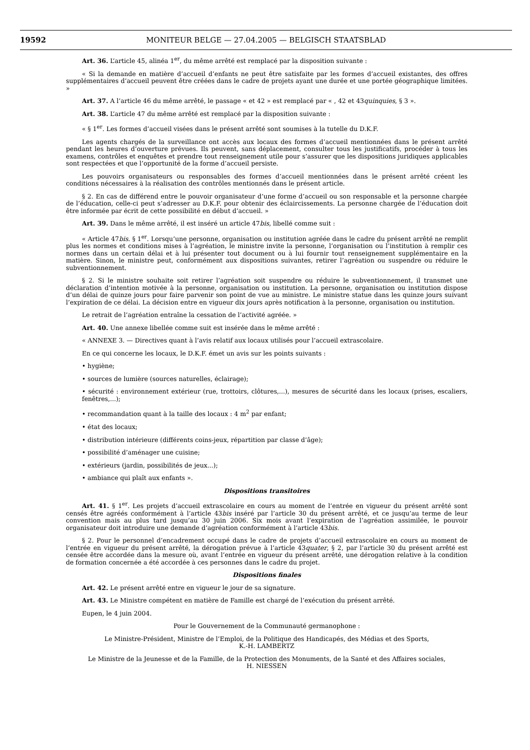19592 MONITEUR BELGE — 27.04.2005 — BELGISCH STAATSBLAD
Art. 36. L’article 45, alinéa 1<sup>er</sup>, du même arrêté est remplacé par la disposition suivante :
« Si la demande en matière d’accueil d’enfants ne peut être satisfaite par les formes d’accueil existantes, des offres supplémentaires d’accueil peuvent être créées dans le cadre de projets ayant une durée et une portée géographique limitées. »
Art. 37. A l’article 46 du même arrêté, le passage « et 42 » est remplacé par « , 42 et 43quinquies, § 3 ».
Art. 38. L’article 47 du même arrêté est remplacé par la disposition suivante :
« § 1<sup>er</sup>. Les formes d’accueil visées dans le présent arrêté sont soumises à la tutelle du D.K.F.
Les agents chargés de la surveillance ont accès aux locaux des formes d’accueil mentionnées dans le présent arrêté pendant les heures d’ouverture prévues. Ils peuvent, sans déplacement, consulter tous les justificatifs, procéder à tous les examens, contrôles et enquêtes et prendre tout renseignement utile pour s’assurer que les dispositions juridiques applicables sont respectées et que l’opportunité de la forme d’accueil persiste.
Les pouvoirs organisateurs ou responsables des formes d’accueil mentionnées dans le présent arrêté créent les conditions nécessaires à la réalisation des contrôles mentionnés dans le présent article.
§ 2. En cas de différend entre le pouvoir organisateur d’une forme d’accueil ou son responsable et la personne chargée de l’éducation, celle-ci peut s’adresser au D.K.F. pour obtenir des éclaircissements. La personne chargée de l’éducation doit être informée par écrit de cette possibilité en début d’accueil. »
Art. 39. Dans le même arrêté, il est inséré un article 47bis, libellé comme suit :
« Article 47bis. § 1<sup>er</sup>. Lorsqu’une personne, organisation ou institution agréée dans le cadre du présent arrêté ne remplit plus les normes et conditions mises à l’agréation, le ministre invite la personne, l’organisation ou l’institution à remplir ces normes dans un certain délai et à lui présenter tout document ou à lui fournir tout renseignement supplémentaire en la matière. Sinon, le ministre peut, conformément aux dispositions suivantes, retirer l’agréation ou suspendre ou réduire le subventionnement.
§ 2. Si le ministre souhaite soit retirer l’agréation soit suspendre ou réduire le subventionnement, il transmet une déclaration d’intention motivée à la personne, organisation ou institution. La personne, organisation ou institution dispose d’un délai de quinze jours pour faire parvenir son point de vue au ministre. Le ministre statue dans les quinze jours suivant l’expiration de ce délai. La décision entre en vigueur dix jours après notification à la personne, organisation ou institution.
Le retrait de l’agréation entraîne la cessation de l’activité agréée. »
Art. 40. Une annexe libellée comme suit est insérée dans le même arrêté :
« ANNEXE 3. — Directives quant à l’avis relatif aux locaux utilisés pour l’accueil extrascolaire.
En ce qui concerne les locaux, le D.K.F. émet un avis sur les points suivants :
• hygiène;
• sources de lumière (sources naturelles, éclairage);
• sécurité : environnement extérieur (rue, trottoirs, clôtures,...), mesures de sécurité dans les locaux (prises, escaliers, fenêtres,...);
• recommandation quant à la taille des locaux : 4 m<sup>2</sup> par enfant;
• état des locaux;
• distribution intérieure (différents coins-jeux, répartition par classe d’âge);
• possibilité d’aménager une cuisine;
• extérieurs (jardin, possibilités de jeux...);
• ambiance qui plaît aux enfants ».
Dispositions transitoires
Art. 41. § 1<sup>er</sup>. Les projets d’accueil extrascolaire en cours au moment de l’entrée en vigueur du présent arrêté sont censés être agréés conformément à l’article 43bis inséré par l’article 30 du présent arrêté, et ce jusqu’au terme de leur convention mais au plus tard jusqu’au 30 juin 2006. Six mois avant l’expiration de l’agréation assimilée, le pouvoir organisateur doit introduire une demande d’agréation conformément à l’article 43bis.
§ 2. Pour le personnel d’encadrement occupé dans le cadre de projets d’accueil extrascolaire en cours au moment de l’entrée en vigueur du présent arrêté, la dérogation prévue à l’article 43quater, § 2, par l’article 30 du présent arrêté est censée être accordée dans la mesure où, avant l’entrée en vigueur du présent arrêté, une dérogation relative à la condition de formation concernée a été accordée à ces personnes dans le cadre du projet.
Dispositions finales
Art. 42. Le présent arrêté entre en vigueur le jour de sa signature.
Art. 43. Le Ministre compétent en matière de Famille est chargé de l’exécution du présent arrêté.
Eupen, le 4 juin 2004.
Pour le Gouvernement de la Communauté germanophone :
Le Ministre-Président, Ministre de l’Emploi, de la Politique des Handicapés, des Médias et des Sports,
K.-H. LAMBERTZ
Le Ministre de la Jeunesse et de la Famille, de la Protection des Monuments, de la Santé et des Affaires sociales,
H. NIESSEN